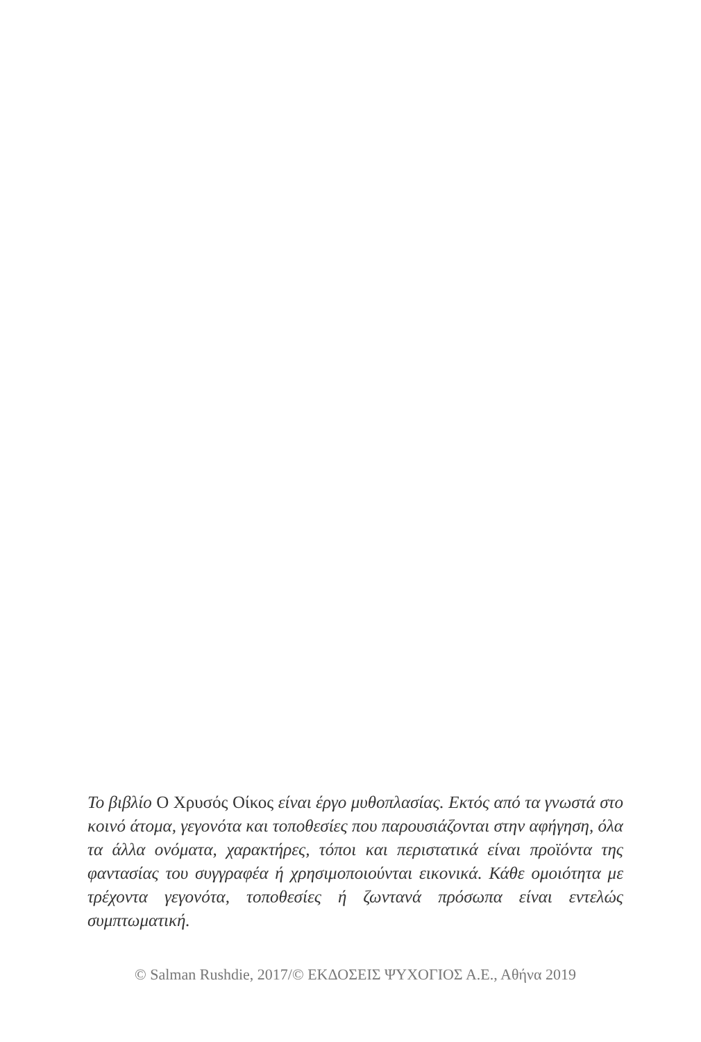Το βιβλίο Ο Χρυσός Οίκος είναι έργο μυθοπλασίας. Εκτός από τα γνωστά στο κοινό άτομα, γεγονότα και τοποθεσίες που παρουσιάζονται στην αφήγηση, όλα τα άλλα ονόματα, χαρακτήρες, τόποι και περιστατικά είναι προϊόντα της φαντασίας του συγγραφέα ή χρησιμοποιούνται εικονικά. Κάθε ομοιότητα με τρέχοντα γεγονότα, τοποθεσίες ή ζωντανά πρόσωπα είναι εντελώς συμπτωματική.
© Salman Rushdie, 2017/© ΕΚΔΟΣΕΙΣ ΨΥΧΟΓΙΟΣ Α.Ε., Αθήνα 2019